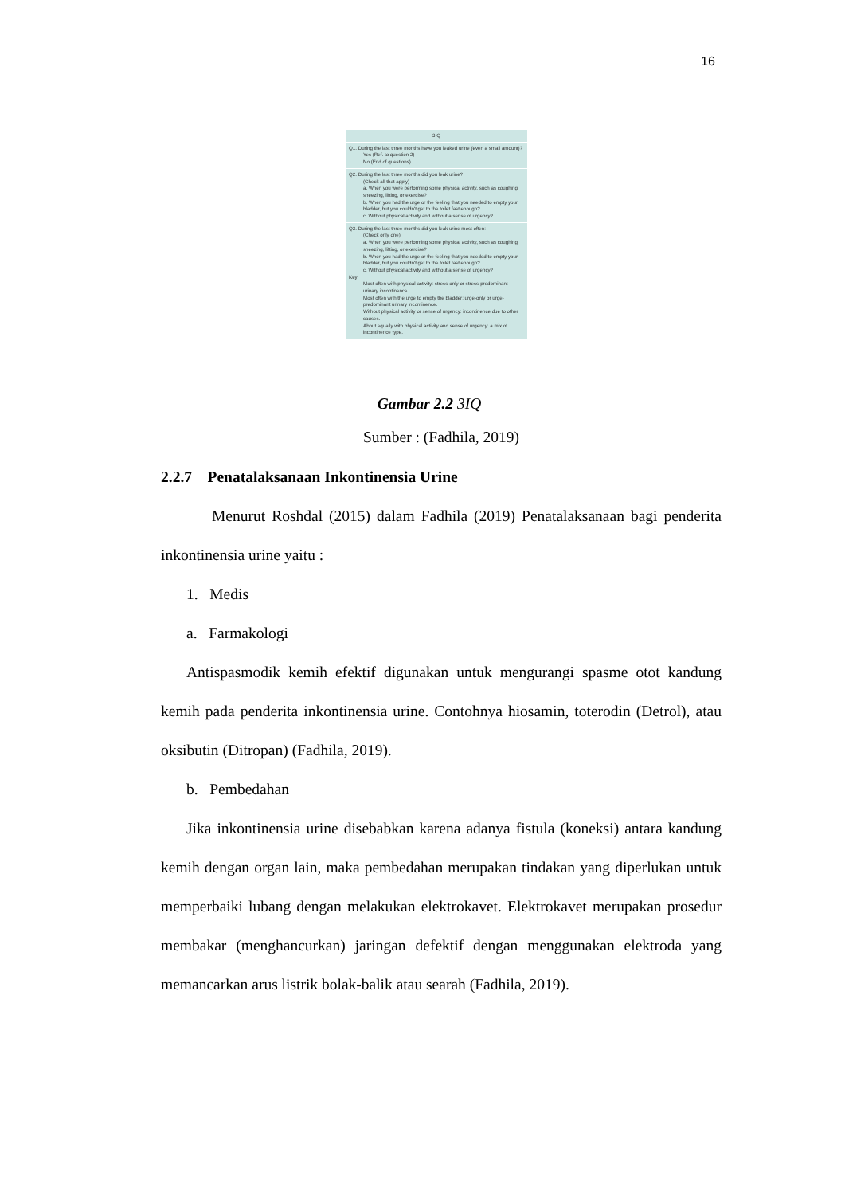16
3IQ
Q1. During the last three months have you leaked urine (even a small amount)?
Yes (Ref. to question 2)
No (End of questions)
Q2. During the last three months did you leak urine?
(Check all that apply)
a. When you were performing some physical activity, such as coughing, sneezing, lifting, or exercise?
b. When you had the urge or the feeling that you needed to empty your bladder, but you couldn't get to the toilet fast enough?
c. Without physical activity and without a sense of urgency?
Q3. During the last three months did you leak urine most often:
(Check only one)
a. When you were performing some physical activity, such as coughing, sneezing, lifting, or exercise?
b. When you had the urge or the feeling that you needed to empty your bladder, but you couldn't get to the toilet fast enough?
c. Without physical activity and without a sense of urgency?
Key
Most often with physical activity: stress-only or stress-predominant urinary incontinence.
Most often with the urge to empty the bladder: urge-only or urge-predominant urinary incontinence.
Without physical activity or sense of urgency: incontinence due to other causes.
About equally with physical activity and sense of urgency: a mix of incontinence type.
Gambar 2.2 3IQ
Sumber : (Fadhila, 2019)
2.2.7 Penatalaksanaan Inkontinensia Urine
Menurut Roshdal (2015) dalam Fadhila (2019) Penatalaksanaan bagi penderita inkontinensia urine yaitu :
1. Medis
a. Farmakologi
Antispasmodik kemih efektif digunakan untuk mengurangi spasme otot kandung kemih pada penderita inkontinensia urine. Contohnya hiosamin, toterodin (Detrol), atau oksibutin (Ditropan) (Fadhila, 2019).
b. Pembedahan
Jika inkontinensia urine disebabkan karena adanya fistula (koneksi) antara kandung kemih dengan organ lain, maka pembedahan merupakan tindakan yang diperlukan untuk memperbaiki lubang dengan melakukan elektrokavet. Elektrokavet merupakan prosedur membakar (menghancurkan) jaringan defektif dengan menggunakan elektroda yang memancarkan arus listrik bolak-balik atau searah (Fadhila, 2019).